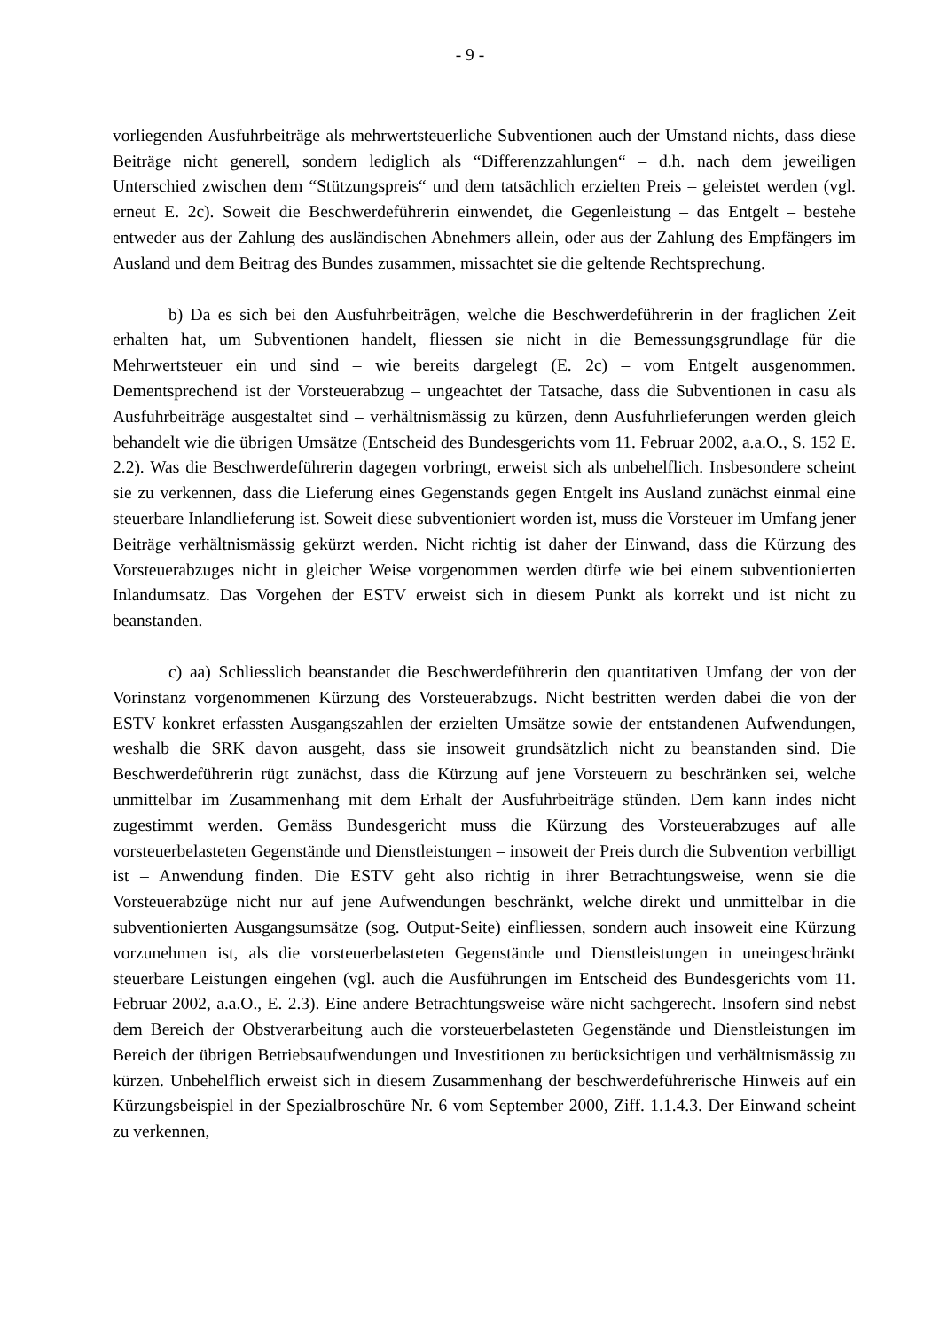- 9 -
vorliegenden Ausfuhrbeiträge als mehrwertsteuerliche Subventionen auch der Umstand nichts, dass diese Beiträge nicht generell, sondern lediglich als “Differenzzahlungen“ – d.h. nach dem jeweiligen Unterschied zwischen dem “Stützungspreis“ und dem tatsächlich erzielten Preis – geleistet werden (vgl. erneut E. 2c). Soweit die Beschwerdeführerin einwendet, die Gegenleistung – das Entgelt – bestehe entweder aus der Zahlung des ausländischen Abnehmers allein, oder aus der Zahlung des Empfängers im Ausland und dem Beitrag des Bundes zusammen, missachtet sie die geltende Rechtsprechung.
b) Da es sich bei den Ausfuhrbeiträgen, welche die Beschwerdeführerin in der fraglichen Zeit erhalten hat, um Subventionen handelt, fliessen sie nicht in die Bemessungsgrundlage für die Mehrwertsteuer ein und sind – wie bereits dargelegt (E. 2c) – vom Entgelt ausgenommen. Dementsprechend ist der Vorsteuerabzug – ungeachtet der Tatsache, dass die Subventionen in casu als Ausfuhrbeiträge ausgestaltet sind – verhältnismässig zu kürzen, denn Ausfuhrlieferungen werden gleich behandelt wie die übrigen Umsätze (Entscheid des Bundesgerichts vom 11. Februar 2002, a.a.O., S. 152 E. 2.2). Was die Beschwerdeführerin dagegen vorbringt, erweist sich als unbehelflich. Insbesondere scheint sie zu verkennen, dass die Lieferung eines Gegenstands gegen Entgelt ins Ausland zunächst einmal eine steuerbare Inlandlieferung ist. Soweit diese subventioniert worden ist, muss die Vorsteuer im Umfang jener Beiträge verhältnismässig gekürzt werden. Nicht richtig ist daher der Einwand, dass die Kürzung des Vorsteuerabzuges nicht in gleicher Weise vorgenommen werden dürfe wie bei einem subventionierten Inlandumsatz. Das Vorgehen der ESTV erweist sich in diesem Punkt als korrekt und ist nicht zu beanstanden.
c) aa) Schliesslich beanstandet die Beschwerdeführerin den quantitativen Umfang der von der Vorinstanz vorgenommenen Kürzung des Vorsteuerabzugs. Nicht bestritten werden dabei die von der ESTV konkret erfassten Ausgangszahlen der erzielten Umsätze sowie der entstandenen Aufwendungen, weshalb die SRK davon ausgeht, dass sie insoweit grundsätzlich nicht zu beanstanden sind. Die Beschwerdeführerin rügt zunächst, dass die Kürzung auf jene Vorsteuern zu beschränken sei, welche unmittelbar im Zusammenhang mit dem Erhalt der Ausfuhrbeiträge stünden. Dem kann indes nicht zugestimmt werden. Gemäss Bundesgericht muss die Kürzung des Vorsteuerabzuges auf alle vorsteuerbelasteten Gegenstände und Dienstleistungen – insoweit der Preis durch die Subvention verbilligt ist – Anwendung finden. Die ESTV geht also richtig in ihrer Betrachtungsweise, wenn sie die Vorsteuerabzüge nicht nur auf jene Aufwendungen beschränkt, welche direkt und unmittelbar in die subventionierten Ausgangsumsätze (sog. Output-Seite) einfliessen, sondern auch insoweit eine Kürzung vorzunehmen ist, als die vorsteuerbelasteten Gegenstände und Dienstleistungen in uneingeschränkt steuerbare Leistungen eingehen (vgl. auch die Ausführungen im Entscheid des Bundesgerichts vom 11. Februar 2002, a.a.O., E. 2.3). Eine andere Betrachtungsweise wäre nicht sachgerecht. Insofern sind nebst dem Bereich der Obstverarbeitung auch die vorsteuerbelasteten Gegenstände und Dienstleistungen im Bereich der übrigen Betriebsaufwendungen und Investitionen zu berücksichtigen und verhältnismässig zu kürzen. Unbehelflich erweist sich in diesem Zusammenhang der beschwerdeführerische Hinweis auf ein Kürzungsbeispiel in der Spezialbroschüre Nr. 6 vom September 2000, Ziff. 1.1.4.3. Der Einwand scheint zu verkennen,